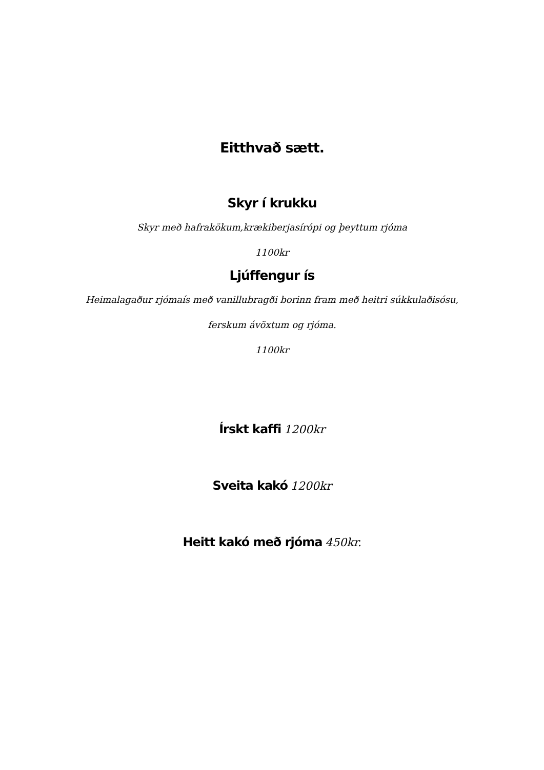Eitthvað sætt.
Skyr í krukku
Skyr með hafrakökum,krækiberjasírópi og þeyttum rjóma
1100kr
Ljúffengur ís
Heimalagaður rjómaís með vanillubragði borinn fram með heitri súkkulaðisósu,
ferskum ávöxtum og rjóma.
1100kr
Írskt kaffi 1200kr
Sveita kakó 1200kr
Heitt kakó með rjóma 450kr.